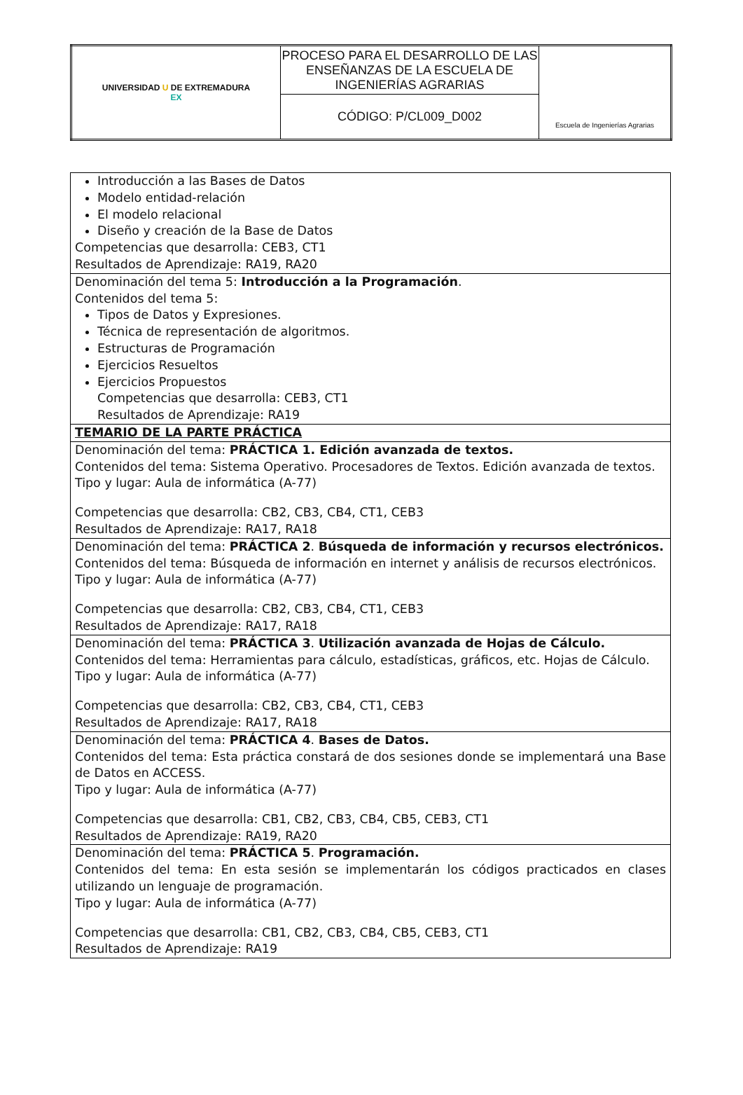| UNIVERSIDAD U DE EXTREMADURA EX | PROCESO PARA EL DESARROLLO DE LAS ENSEÑANZAS DE LA ESCUELA DE INGENIERÍAS AGRARIAS | Escuela de Ingenierías Agrarias |
| | CÓDIGO: P/CL009_D002 | |
| Introducción a las Bases de Datos Modelo entidad-relación El modelo relacional Diseño y creación de la Base de Datos Competencias que desarrolla: CEB3, CT1 Resultados de Aprendizaje: RA19, RA20 |
| Denominación del tema 5: Introducción a la Programación . Contenidos del tema 5: Tipos de Datos y Expresiones. Técnica de representación de algoritmos. Estructuras de Programación Ejercicios Resueltos Ejercicios Propuestos Competencias que desarrolla: CEB3, CT1 Resultados de Aprendizaje: RA19 |
| TEMARIO DE LA PARTE PRÁCTICA |
| Denominación del tema: PRÁCTICA 1. Edición avanzada de textos. Contenidos del tema: Sistema Operativo. Procesadores de Textos. Edición avanzada de textos. Tipo y lugar: Aula de informática (A-77) Competencias que desarrolla: CB2, CB3, CB4, CT1, CEB3 Resultados de Aprendizaje: RA17, RA18 |
| Denominación del tema: PRÁCTICA 2 . Búsqueda de información y recursos electrónicos. Contenidos del tema: Búsqueda de información en internet y análisis de recursos electrónicos. Tipo y lugar: Aula de informática (A-77) Competencias que desarrolla: CB2, CB3, CB4, CT1, CEB3 Resultados de Aprendizaje: RA17, RA18 |
| Denominación del tema: PRÁCTICA 3 . Utilización avanzada de Hojas de Cálculo. Contenidos del tema: Herramientas para cálculo, estadísticas, gráficos, etc. Hojas de Cálculo. Tipo y lugar: Aula de informática (A-77) Competencias que desarrolla: CB2, CB3, CB4, CT1, CEB3 Resultados de Aprendizaje: RA17, RA18 |
| Denominación del tema: PRÁCTICA 4 . Bases de Datos. Contenidos del tema: Esta práctica constará de dos sesiones donde se implementará una Base de Datos en ACCESS. Tipo y lugar: Aula de informática (A-77) Competencias que desarrolla: CB1, CB2, CB3, CB4, CB5, CEB3, CT1 Resultados de Aprendizaje: RA19, RA20 |
| Denominación del tema: PRÁCTICA 5 . Programación. Contenidos del tema: En esta sesión se implementarán los códigos practicados en clases utilizando un lenguaje de programación. Tipo y lugar: Aula de informática (A-77) Competencias que desarrolla: CB1, CB2, CB3, CB4, CB5, CEB3, CT1 Resultados de Aprendizaje: RA19 |